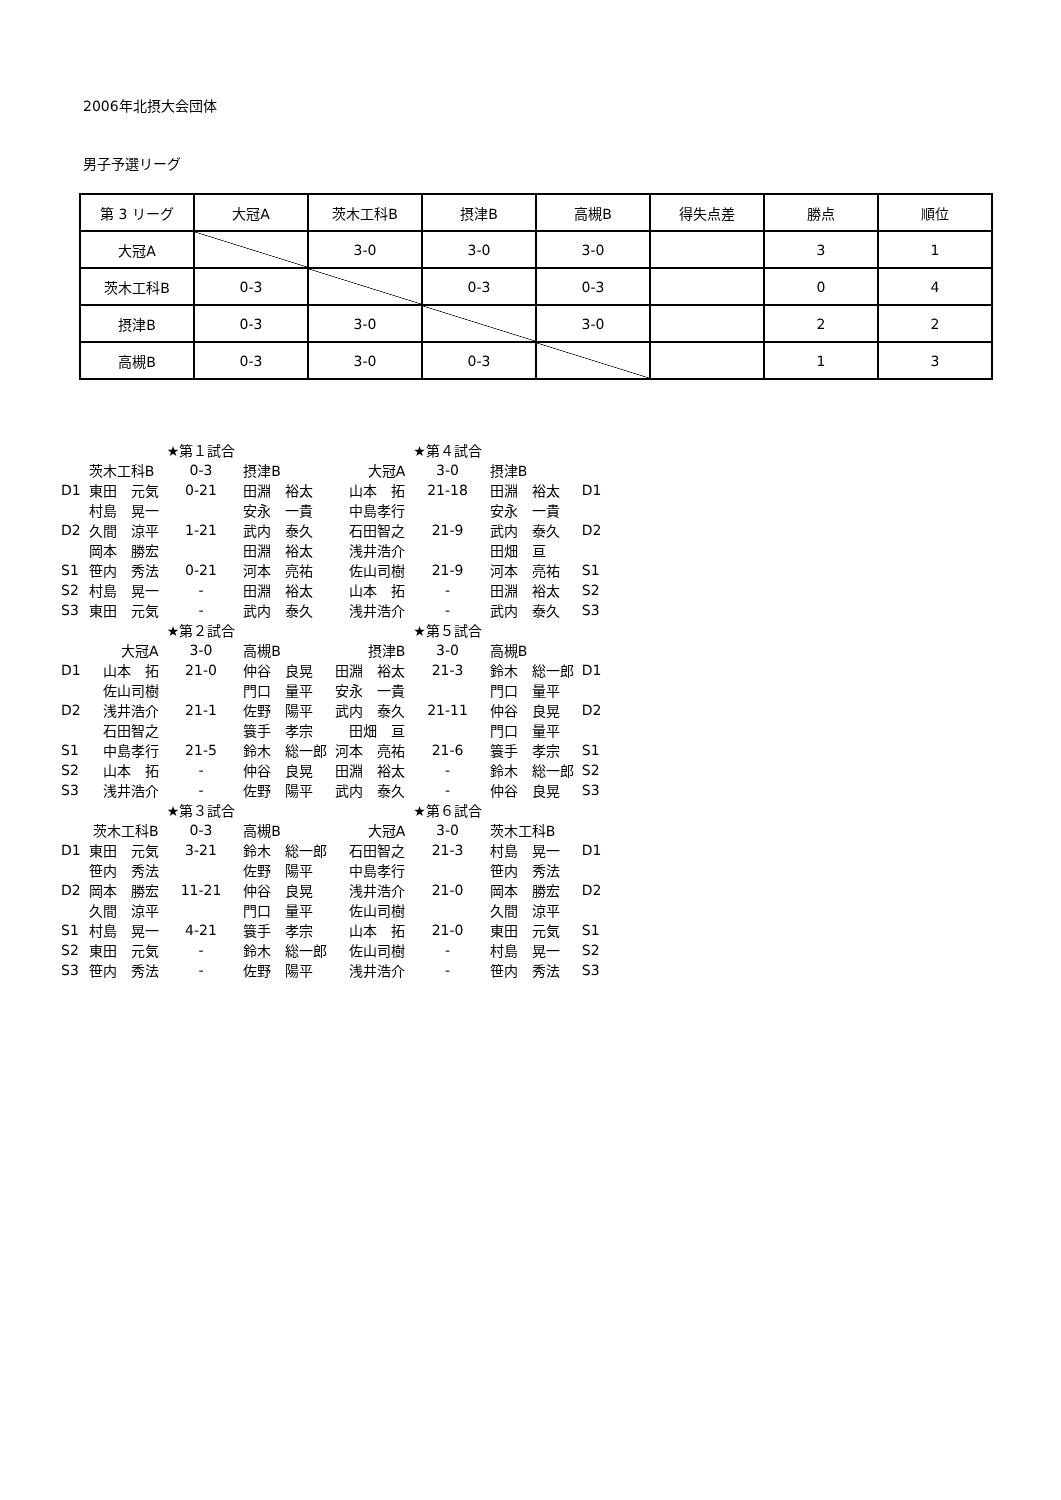2006年北摂大会団体
男子予選リーグ
| 第 3 リーグ | 大冠A | 茨木工科B | 摂津B | 高槻B | 得失点差 | 勝点 | 順位 |
| 大冠A | | 3-0 | 3-0 | 3-0 | | 3 | 1 |
| 茨木工科B | 0-3 | | 0-3 | 0-3 | | 0 | 4 |
| 摂津B | 0-3 | 3-0 | | 3-0 | | 2 | 2 |
| 高槻B | 0-3 | 3-0 | 0-3 | | | 1 | 3 |
| | | ★第１試合 | | | ★第４試合 | | |
| | 茨木工科B | 0-3 | 摂津B | 大冠A | 3-0 | 摂津B | |
| D1 | 東田 元気 | 0-21 | 田淵 裕太 | 山本 拓 | 21-18 | 田淵 裕太 | D1 |
| | 村島 晃一 | | 安永 一貴 | 中島孝行 | | 安永 一貴 | |
| D2 | 久間 涼平 | 1-21 | 武内 泰久 | 石田智之 | 21-9 | 武内 泰久 | D2 |
| | 岡本 勝宏 | | 田淵 裕太 | 浅井浩介 | | 田畑 亘 | |
| S1 | 笹内 秀法 | 0-21 | 河本 亮祐 | 佐山司樹 | 21-9 | 河本 亮祐 | S1 |
| S2 | 村島 晃一 | - | 田淵 裕太 | 山本 拓 | - | 田淵 裕太 | S2 |
| S3 | 東田 元気 | - | 武内 泰久 | 浅井浩介 | - | 武内 泰久 | S3 |
| | | ★第２試合 | | | ★第５試合 | | |
| | 大冠A | 3-0 | 高槻B | 摂津B | 3-0 | 高槻B | |
| D1 | 山本 拓 | 21-0 | 仲谷 良晃 | 田淵 裕太 | 21-3 | 鈴木 総一郎 | D1 |
| | 佐山司樹 | | 門口 量平 | 安永 一貴 | | 門口 量平 | |
| D2 | 浅井浩介 | 21-1 | 佐野 陽平 | 武内 泰久 | 21-11 | 仲谷 良晃 | D2 |
| | 石田智之 | | 簑手 孝宗 | 田畑 亘 | | 門口 量平 | |
| S1 | 中島孝行 | 21-5 | 鈴木 総一郎 | 河本 亮祐 | 21-6 | 簑手 孝宗 | S1 |
| S2 | 山本 拓 | - | 仲谷 良晃 | 田淵 裕太 | - | 鈴木 総一郎 | S2 |
| S3 | 浅井浩介 | - | 佐野 陽平 | 武内 泰久 | - | 仲谷 良晃 | S3 |
| | | ★第３試合 | | | ★第６試合 | | |
| | 茨木工科B | 0-3 | 高槻B | 大冠A | 3-0 | 茨木工科B | |
| D1 | 東田 元気 | 3-21 | 鈴木 総一郎 | 石田智之 | 21-3 | 村島 晃一 | D1 |
| | 笹内 秀法 | | 佐野 陽平 | 中島孝行 | | 笹内 秀法 | |
| D2 | 岡本 勝宏 | 11-21 | 仲谷 良晃 | 浅井浩介 | 21-0 | 岡本 勝宏 | D2 |
| | 久間 涼平 | | 門口 量平 | 佐山司樹 | | 久間 涼平 | |
| S1 | 村島 晃一 | 4-21 | 簑手 孝宗 | 山本 拓 | 21-0 | 東田 元気 | S1 |
| S2 | 東田 元気 | - | 鈴木 総一郎 | 佐山司樹 | - | 村島 晃一 | S2 |
| S3 | 笹内 秀法 | - | 佐野 陽平 | 浅井浩介 | - | 笹内 秀法 | S3 |